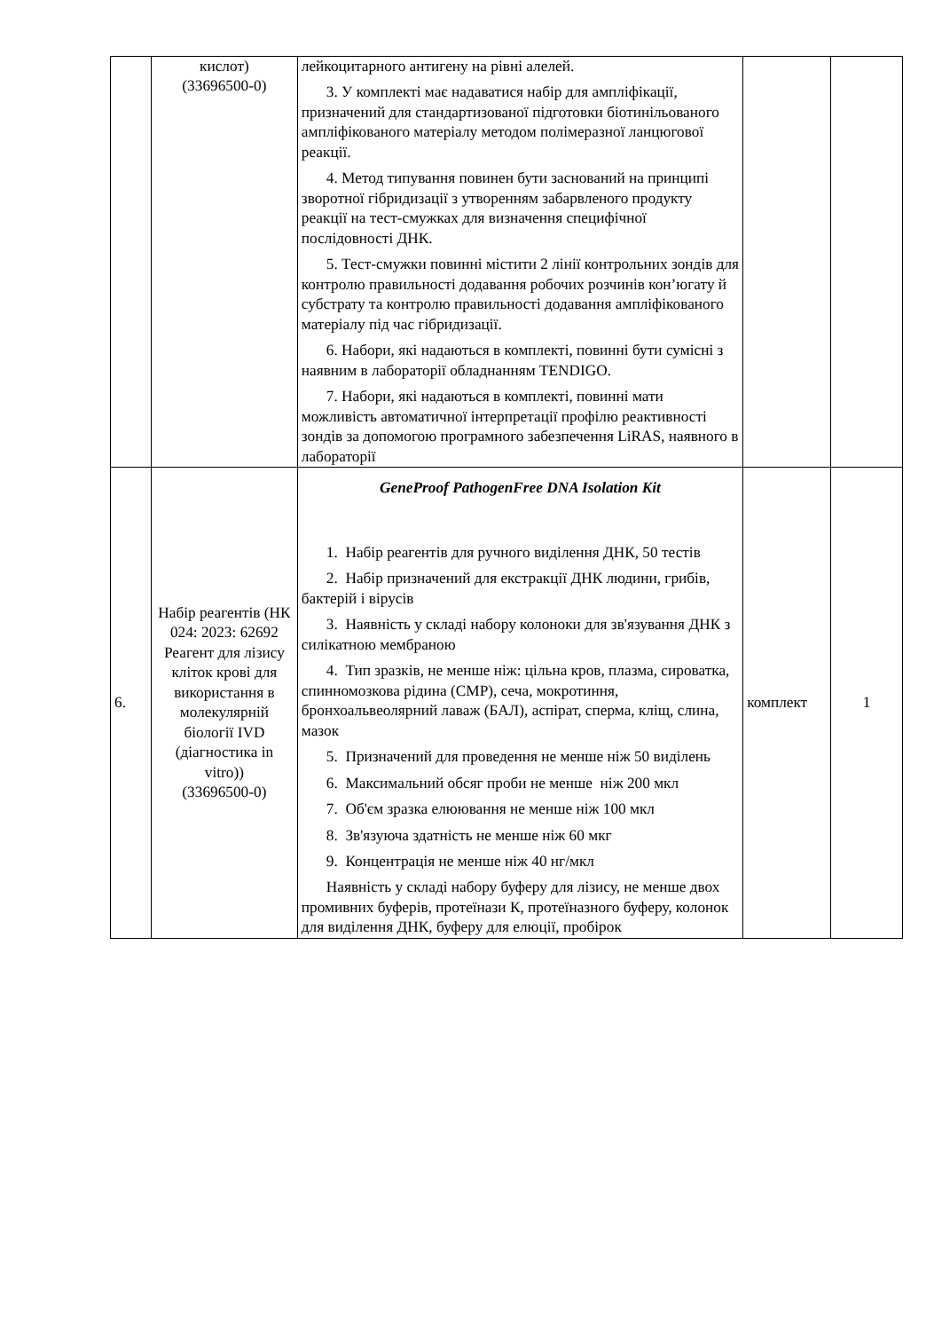| | кислот) (33696500-0) | лейкоцитарного антигену на рівні алелей. 3. У комплекті має надаватися набір для ампліфікації, призначений для стандартизованої підготовки біотинільованого ампліфікованого матеріалу методом полімеразної ланцюгової реакції. 4. Метод типування повинен бути заснований на принципі зворотної гібридизації з утворенням забарвленого продукту реакції на тест-смужках для визначення специфічної послідовності ДНК. 5. Тест-смужки повинні містити 2 лінії контрольних зондів для контролю правильності додавання робочих розчинів кон’югату й субстрату та контролю правильності додавання ампліфікованого матеріалу під час гібридизації. 6. Набори, які надаються в комплекті, повинні бути сумісні з наявним в лабораторії обладнанням TENDIGO. 7. Набори, які надаються в комплекті, повинні мати можливість автоматичної інтерпретації профілю реактивності зондів за допомогою програмного забезпечення LiRAS, наявного в лабораторії | | |
| 6. | Набір реагентів (НК 024: 2023: 62692 Реагент для лізису кліток крові для використання в молекулярній біології IVD (діагностика in vitro)) (33696500-0) | GeneProof PathogenFree DNA Isolation Kit 1. Набір реагентів для ручного виділення ДНК, 50 тестів 2. Набір призначений для екстракції ДНК людини, грибів, бактерій і вірусів 3. Наявність у складі набору колоноки для зв'язування ДНК з силікатною мембраною 4. Тип зразків, не менше ніж: цільна кров, плазма, сироватка, спинномозкова рідина (СМР), сеча, мокротиння, бронхоальвеолярний лаваж (БАЛ), аспірат, сперма, кліщ, слина, мазок 5. Призначений для проведення не менше ніж 50 виділень 6. Максимальний обсяг проби не менше ніж 200 мкл 7. Об'єм зразка елюювання не менше ніж 100 мкл 8. Зв'язуюча здатність не менше ніж 60 мкг 9. Концентрація не менше ніж 40 нг/мкл Наявність у складі набору буферу для лізису, не менше двох промивних буферів, протеїнази К, протеїназного буферу, колонок для виділення ДНК, буферу для елюції, пробірок | комплект | 1 |